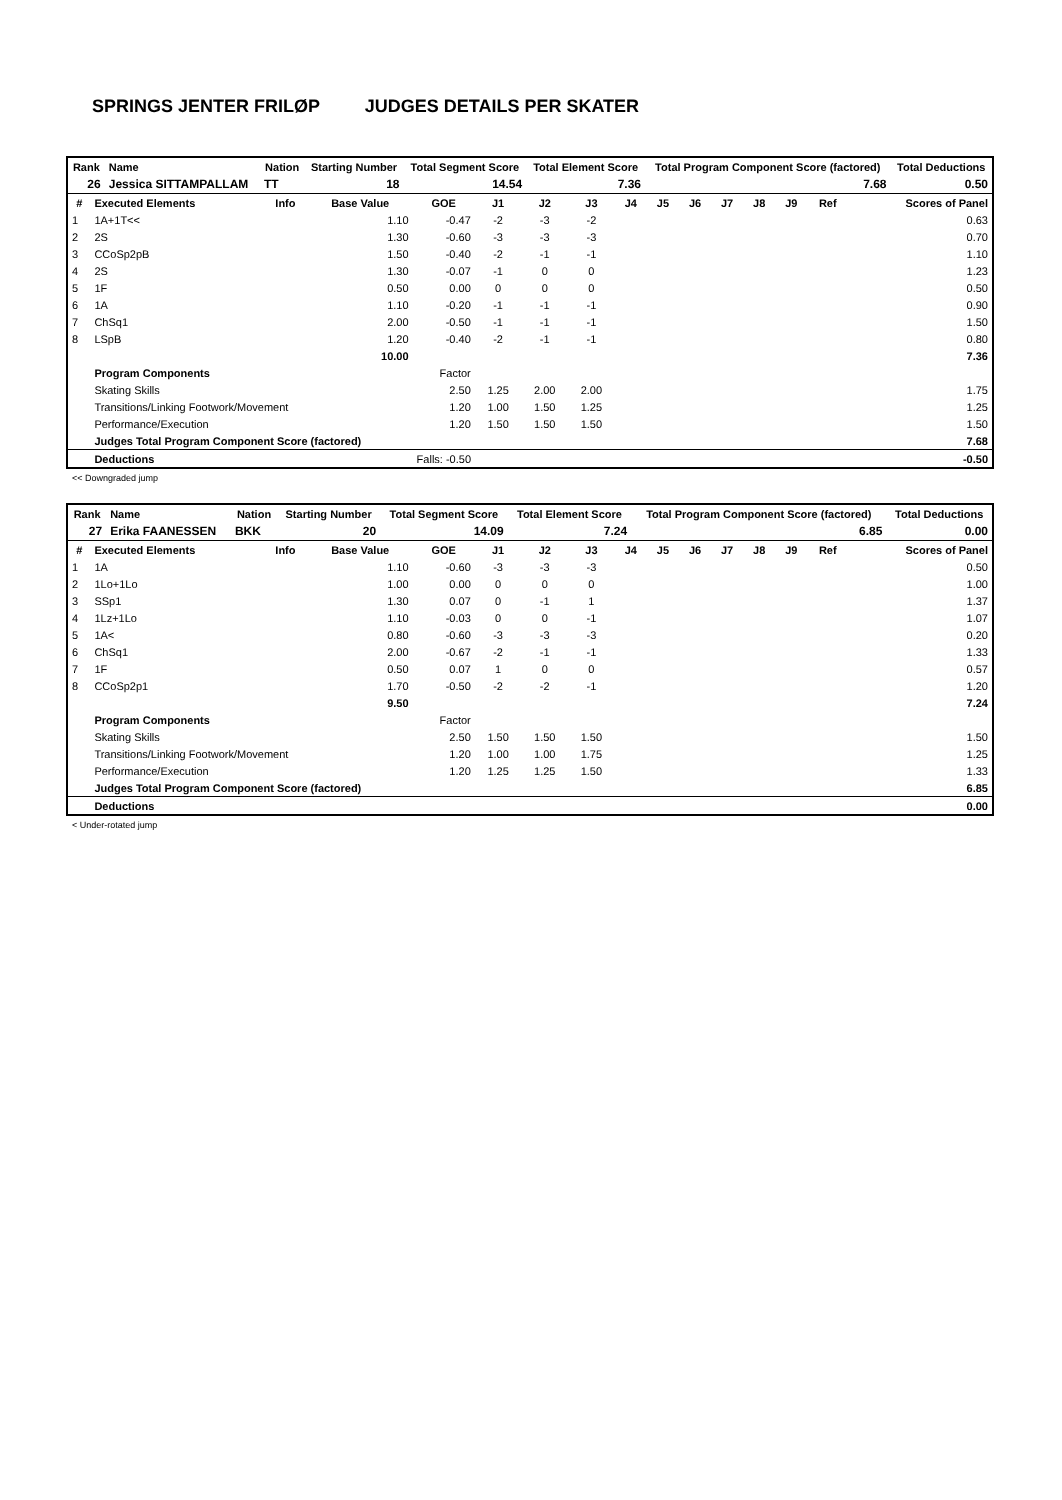SPRINGS JENTER FRILØP JUDGES DETAILS PER SKATER
| Rank | Name | Nation | Starting Number | Total Segment Score | Total Element Score | Total Program Component Score (factored) | Total Deductions |
| --- | --- | --- | --- | --- | --- | --- | --- |
| 26 | Jessica SITTAMPALLAM | TT | 18 | 14.54 | 7.36 | 7.68 | 0.50 |
| # | Executed Elements | Info | Base Value | GOE | J1 | J2 | J3 | J4 | J5 | J6 | J7 | J8 | J9 | Ref | Scores of Panel |
| --- | --- | --- | --- | --- | --- | --- | --- | --- | --- | --- | --- | --- | --- | --- | --- |
| 1 | 1A+1T<< | | 1.10 | -0.47 | -2 | -3 | -2 | | | | | | | | 0.63 |
| 2 | 2S | | 1.30 | -0.60 | -3 | -3 | -3 | | | | | | | | 0.70 |
| 3 | CCoSp2pB | | 1.50 | -0.40 | -2 | -1 | -1 | | | | | | | | 1.10 |
| 4 | 2S | | 1.30 | -0.07 | -1 | 0 | 0 | | | | | | | | 1.23 |
| 5 | 1F | | 0.50 | 0.00 | 0 | 0 | 0 | | | | | | | | 0.50 |
| 6 | 1A | | 1.10 | -0.20 | -1 | -1 | -1 | | | | | | | | 0.90 |
| 7 | ChSq1 | | 2.00 | -0.50 | -1 | -1 | -1 | | | | | | | | 1.50 |
| 8 | LSpB | | 1.20 | -0.40 | -2 | -1 | -1 | | | | | | | | 0.80 |
| | | | 10.00 | | | | | | | | | | | | 7.36 |
| | Program Components | | | Factor | | | | | | | | | | | |
| | Skating Skills | | | 2.50 | 1.25 | 2.00 | 2.00 | | | | | | | | 1.75 |
| | Transitions/Linking Footwork/Movement | | | 1.20 | 1.00 | 1.50 | 1.25 | | | | | | | | 1.25 |
| | Performance/Execution | | | 1.20 | 1.50 | 1.50 | 1.50 | | | | | | | | 1.50 |
| | Judges Total Program Component Score (factored) | | | | | | | | | | | | | | 7.68 |
| | Deductions | | | Falls: -0.50 | | | | | | | | | | | -0.50 |
<< Downgraded jump
| Rank | Name | Nation | Starting Number | Total Segment Score | Total Element Score | Total Program Component Score (factored) | Total Deductions |
| --- | --- | --- | --- | --- | --- | --- | --- |
| 27 | Erika FAANESSEN | BKK | 20 | 14.09 | 7.24 | 6.85 | 0.00 |
| # | Executed Elements | Info | Base Value | GOE | J1 | J2 | J3 | J4 | J5 | J6 | J7 | J8 | J9 | Ref | Scores of Panel |
| --- | --- | --- | --- | --- | --- | --- | --- | --- | --- | --- | --- | --- | --- | --- | --- |
| 1 | 1A | | 1.10 | -0.60 | -3 | -3 | -3 | | | | | | | | 0.50 |
| 2 | 1Lo+1Lo | | 1.00 | 0.00 | 0 | 0 | 0 | | | | | | | | 1.00 |
| 3 | SSp1 | | 1.30 | 0.07 | 0 | -1 | 1 | | | | | | | | 1.37 |
| 4 | 1Lz+1Lo | | 1.10 | -0.03 | 0 | 0 | -1 | | | | | | | | 1.07 |
| 5 | 1A< | | 0.80 | -0.60 | -3 | -3 | -3 | | | | | | | | 0.20 |
| 6 | ChSq1 | | 2.00 | -0.67 | -2 | -1 | -1 | | | | | | | | 1.33 |
| 7 | 1F | | 0.50 | 0.07 | 1 | 0 | 0 | | | | | | | | 0.57 |
| 8 | CCoSp2p1 | | 1.70 | -0.50 | -2 | -2 | -1 | | | | | | | | 1.20 |
| | | | 9.50 | | | | | | | | | | | | 7.24 |
| | Program Components | | | Factor | | | | | | | | | | | |
| | Skating Skills | | | 2.50 | 1.50 | 1.50 | 1.50 | | | | | | | | 1.50 |
| | Transitions/Linking Footwork/Movement | | | 1.20 | 1.00 | 1.00 | 1.75 | | | | | | | | 1.25 |
| | Performance/Execution | | | 1.20 | 1.25 | 1.25 | 1.50 | | | | | | | | 1.33 |
| | Judges Total Program Component Score (factored) | | | | | | | | | | | | | | 6.85 |
| | Deductions | | | | | | | | | | | | | | 0.00 |
< Under-rotated jump